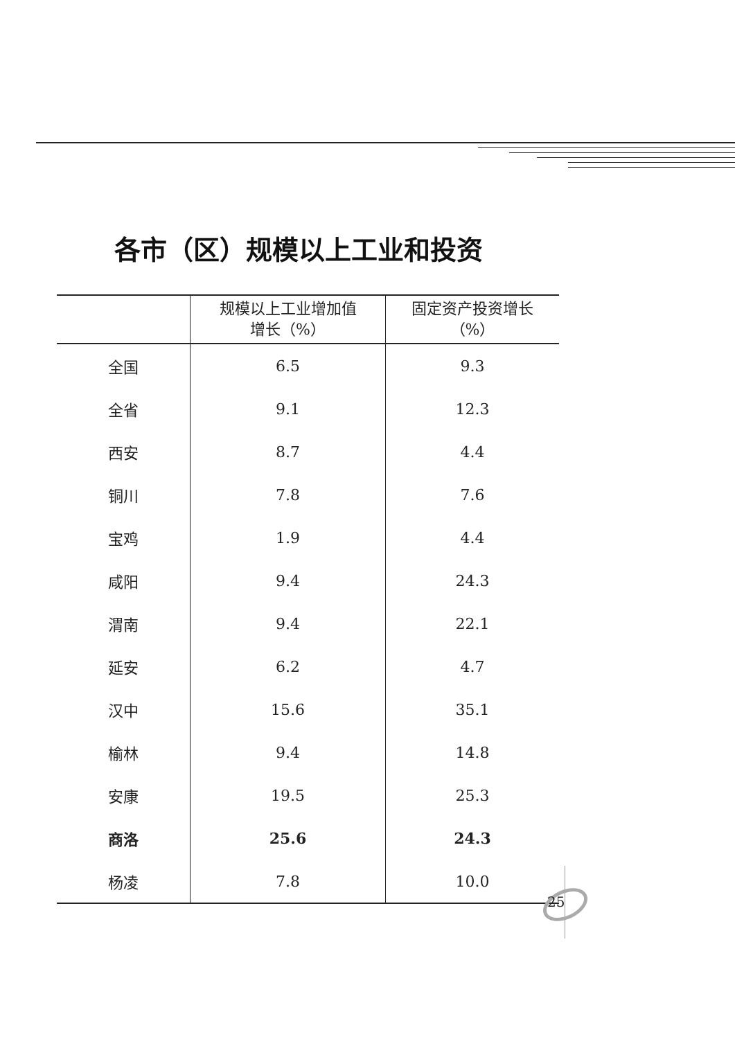各市（区）规模以上工业和投资
| | 规模以上工业增加值 增长（%） | 固定资产投资增长 （%） |
| --- | --- | --- |
| 全国 | 6.5 | 9.3 |
| 全省 | 9.1 | 12.3 |
| 西安 | 8.7 | 4.4 |
| 铜川 | 7.8 | 7.6 |
| 宝鸡 | 1.9 | 4.4 |
| 咸阳 | 9.4 | 24.3 |
| 渭南 | 9.4 | 22.1 |
| 延安 | 6.2 | 4.7 |
| 汉中 | 15.6 | 35.1 |
| 榆林 | 9.4 | 14.8 |
| 安康 | 19.5 | 25.3 |
| 商洛 | 25.6 | 24.3 |
| 杨凌 | 7.8 | 10.0 |
25